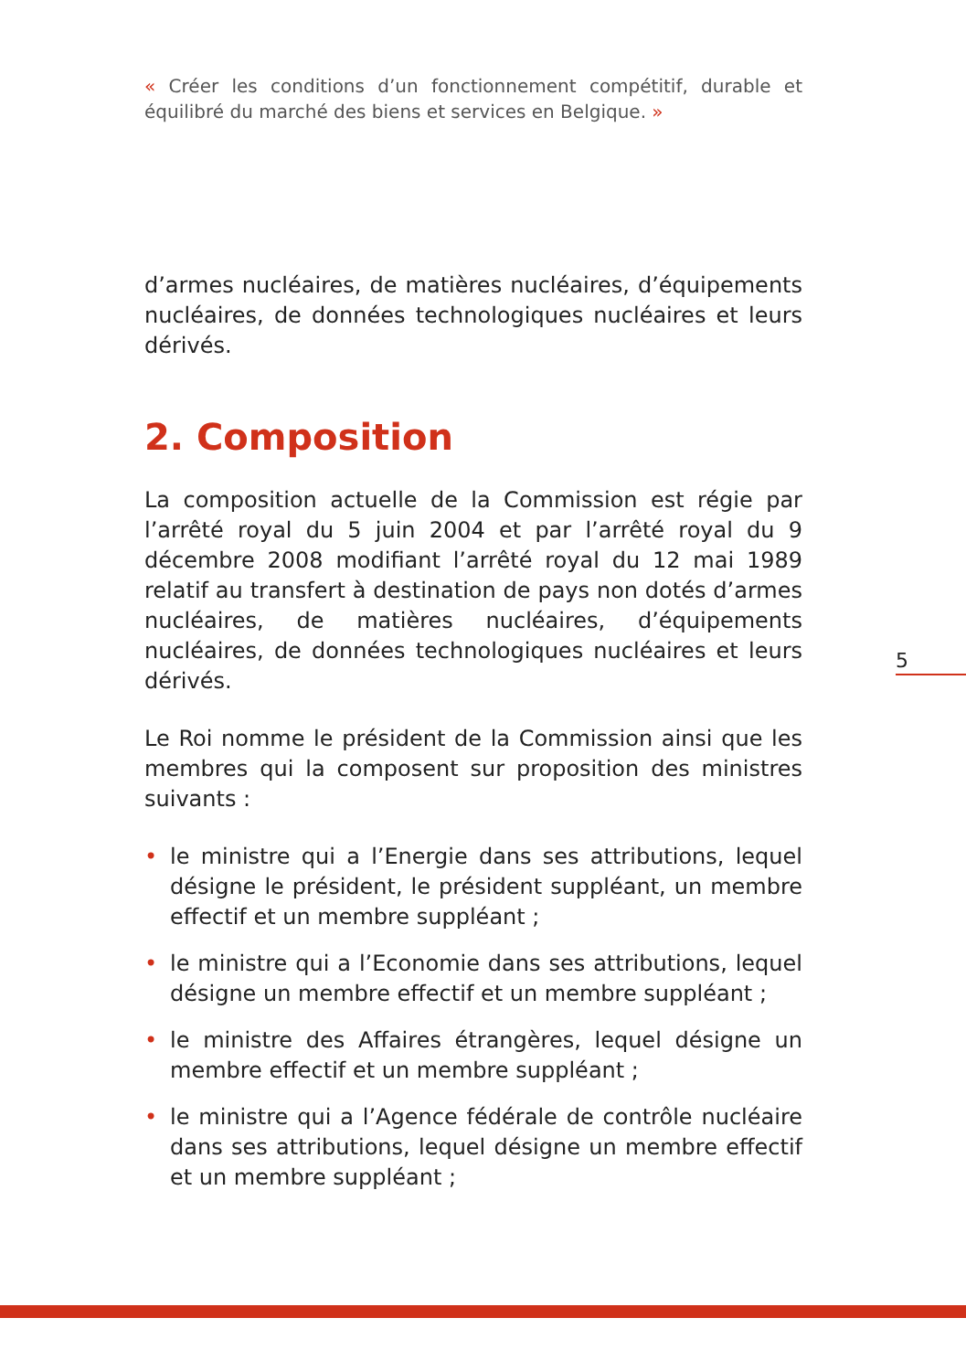« Créer les conditions d’un fonctionnement compétitif, durable et équilibré du marché des biens et services en Belgique. »
d’armes nucléaires, de matières nucléaires, d’équipements nucléaires, de données technologiques nucléaires et leurs dérivés.
2. Composition
La composition actuelle de la Commission est régie par l’arrêté royal du 5 juin 2004 et par l’arrêté royal du 9 décembre 2008 modifiant l’arrêté royal du 12 mai 1989 relatif au transfert à destination de pays non dotés d’armes nucléaires, de matières nucléaires, d’équipements nucléaires, de données technologiques nucléaires et leurs dérivés.
Le Roi nomme le président de la Commission ainsi que les membres qui la composent sur proposition des ministres suivants :
• le ministre qui a l’Energie dans ses attributions, lequel désigne le président, le président suppléant, un membre effectif et un membre suppléant ;
• le ministre qui a l’Economie dans ses attributions, lequel désigne un membre effectif et un membre suppléant ;
• le ministre des Affaires étrangères, lequel désigne un membre effectif et un membre suppléant ;
• le ministre qui a l’Agence fédérale de contrôle nucléaire dans ses attributions, lequel désigne un membre effectif et un membre suppléant ;
5